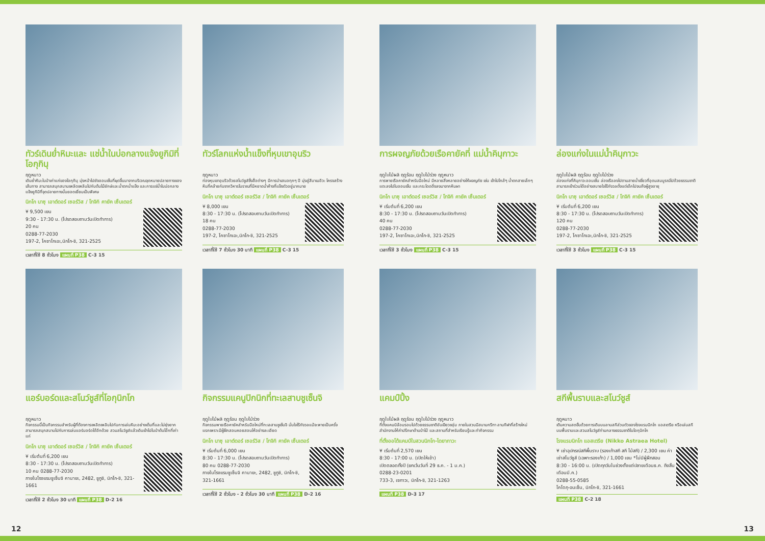ทัวร์เดินย่ำหิมะและ แช่น้ำในบ่อกลางแจ้งยูกิมิที่โอกุกินุ
ฤดูหนาว
เดินย่ำหิมะในป่าเก่าแก่ของโอกุกินุ มุ่งหน้าไปยังออนเซ็นที่ผุดขึ้นมาจากบริเวณจุดหมายปลายทางของเส้นทาง สามารถสนุกสนานเพลิดเพลินไปกับต้นไม้ยักษ์และน้ำตกน้ำแข็ง และการแช่น้ำในบ่อกลางแจ้งยูกิมิที่จุดปลายทางนั้นยอดเยี่ยมเป็นพิเศษ
นิกโก นาซุ เอาต์ดอร์ เซอร์วิส / โทจิกิ คายัค เซ็นเตอร์
¥ 9,500 เยน
9:30 - 17:30 น. (โปรดสอบถามวันเปิดทำการ)
20 คน
0288-77-2030
197-2, โคซาโกเอะ,นิกโก-ชิ, 321-2525
เวลาที่ใช้ 8 ชั่วโมง แผนที่ P38 C-3 15
ทัวร์โลกแห่งน้ำแข็งที่หุบเขาอุนริว
ฤดูหนาว
ท่องหุบเขาอุนริวด้วยสโนว์ชูส์ซึ่งสื่อต่างๆ มีการนำเสนอทุกๆ ปี มุ่งสู่สีบาเมอิวะ โครงสร้างหินที่คล้ายกับซากวิหารโบราณที่มีหยาดน้ำค้างที่แข็งตัวอยู่มากมาย
นิกโก นาซุ เอาต์ดอร์ เซอร์วิส / โทจิกิ คายัค เซ็นเตอร์
¥ 8,000 เยน
8:30 - 17:30 น. (โปรดสอบถามวันเปิดทำการ)
18 คน
0288-77-2030
197-2, โคซาโกเอะ,นิกโก-ชิ, 321-2525
เวลาที่ใช้ 7 ชั่วโมง 30 นาที แผนที่ P38 C-3 15
การผจญภัยด้วยเรือคายัคที่ แม่น้ำคินุกาวะ
ฤดูใบไม้ผลิ ฤดูร้อน ฤดูใบไม้ร่วง ฤดูหนาว
การพายเรือคายัคสำหรับมือใหม่ มีหลายสิ่งหลายอย่างให้ผจญภัย เช่น เข้าไปใกล้ๆ น้ำตกสายเล็กๆ แตะลงไปในออนเซ็น และกระโดดดิ่งลงมาจากหินผา
นิกโก นาซุ เอาต์ดอร์ เซอร์วิส / โทจิกิ คายัค เซ็นเตอร์
¥ เริ่มต้นที่ 6,200 เยน
8:30 - 17:30 น. (โปรดสอบถามวันเปิดทำการ)
40 คน
0288-77-2030
197-2, โคซาโกเอะ,นิกโก-ชิ, 321-2525
เวลาที่ใช้ 3 ชั่วโมง แผนที่ P38 C-3 15
ล่องแก่งในแม่น้ำคินุกาวะ
ฤดูใบไม้ผลิ ฤดูร้อน ฤดูใบไม้ร่วง
ล่องแก่งที่คินุกาวะออนเซ็น ล่องเรือลงไปตามสายน้ำเชี่ยวที่อุดมสมบูรณ์ไปด้วยธรรมชาติ สามารถเข้าร่วมได้อย่างสบายใจไร้กังวลตั้งแต่เด็กไปจนถึงผู้สูงอายุ
นิกโก นาซุ เอาต์ดอร์ เซอร์วิส / โทจิกิ คายัค เซ็นเตอร์
¥ เริ่มต้นที่ 6,200 เยน
8:30 - 17:30 น. (โปรดสอบถามวันเปิดทำการ)
120 คน
0288-77-2030
197-2, โคซาโกเอะ,นิกโก-ชิ, 321-2525
เวลาที่ใช้ 3 ชั่วโมง แผนที่ P38 C-3 15
แอร์บอร์ดและสโนว์ชูส์ที่โอกุนิกโก
ฤดูหนาว
กิจกรรมนี้เป็นกิจกรรมสำหรับผู้ที่ต้องการเพลิดเพลินไปกับการเล่นหิมะอย่างเต็มที่และไม่ยุ่งยาก สามารถสนุกสนานไปกับการเล่นแอร์บอร์ดได้อีกด้วย สวมสโนว์ชูส์แล้วเดินเข้าไปในป่าต้นโอ๊กที่เก่าแก่
นิกโก นาซุ เอาต์ดอร์ เซอร์วิส / โทจิกิ คายัค เซ็นเตอร์
¥ เริ่มต้นที่ 6,200 เยน
8:30 - 17:30 น. (โปรดสอบถามวันเปิดทำการ)
10 คน 0288-77-2030
ภายในโรงแรมชูเซ็นจิ คานายะ, 2482, ชูกูชิ, นิกโก-ชิ, 321-1661
เวลาที่ใช้ 2 ชั่วโมง 30 นาที แผนที่ P38 D-2 16
กิจกรรมแคนูปิกนิกที่ทะเลสาบชูเซ็นจิ
ฤดูใบไม้ผลิ ฤดูร้อน ฤดูใบไม้ร่วง
กิจกรรมพายเรือคายัคสำหรับมือใหม่ที่ทะเลสาบชูเซ็นจิ มั่นใจไร้กังวลแม้จะพายเป็นครั้งแรกเพราะมีผู้ฝึกสอนคอยสอนให้อย่างละเอียด
นิกโก นาซุ เอาต์ดอร์ เซอร์วิส / โทจิกิ คายัค เซ็นเตอร์
¥ เริ่มต้นที่ 6,000 เยน
8:30 - 17:30 น. (โปรดสอบถามวันเปิดทำการ)
80 คน 0288-77-2030
ภายในโรงแรมชูเซ็นจิ คานายะ, 2482, ชูกูชิ, นิกโก-ชิ, 321-1661
เวลาที่ใช้ 2 ชั่วโมง - 2 ชั่วโมง 30 นาที แผนที่ P38 D-2 16
แคมป์ปิ้ง
ฤดูใบไม้ผลิ ฤดูร้อน ฤดูใบไม้ร่วง ฤดูหนาว
ที่ตั้งแคมป์ล้อมรอบไปด้วยธรรมชาติอันเขียวชอุ่ม ภายในสวนมีสนามกรีฑา ลานกีฬาที่สร้างใหม่ สำนักงานให้คำปรึกษาด้านป่าไม้ และสถานที่สำหรับเรียนรู้และทำกิจกรรม
ที่ตั้งออโต้แคมป์ในสวนนิกโก-ไดยากาวะ
¥ เริ่มต้นที่ 2,570 เยน
8:30 - 17:00 น. (เปิดให้เข้า)
เปิดตลอดทั้งปี (ยกเว้นวันที่ 29 ธ.ค. - 1 ม.ค.)
0288-23-0201
733-3, เซกาวะ, นิกโก-ชิ, 321-1263
แผนที่ P38 D-3 17
สกีพื้นราบและสโนว์ชูส์
ฤดูหนาว
เติมความสดชื่นด้วยการเดินบนลานสกีส่วนตัวของโรงแรมนิกโก แอสเตรีย หรือเล่นสกีบนพื้นราบและสวมสโนว์ชูส์ท่ามกลางธรรมชาติในโอกุนิกโก
โรงแรมนิกโก แอสเตรีย (Nikko Astraea Hotel)
¥ เช่าอุปกรณ์สกีพื้นราบ (รองเท้าสกี สกี ไม้สกี) / 2,300 เยน ค่าเช่าสโนว์ชูส์ (เฉพาะรองเท้า) / 1,000 เยน *ไม่มีผู้ฝึกสอน
8:30 - 16:00 น. (เปิดทุกวันในช่วงตั้งแต่ปลายเดือนธ.ค. ถึงสิ้นเดือนมี.ค.)
0288-55-0585
โคโดกุ-อนเซ็น, นิกโก-ชิ, 321-1661
แผนที่ P38 C-2 18
12 13